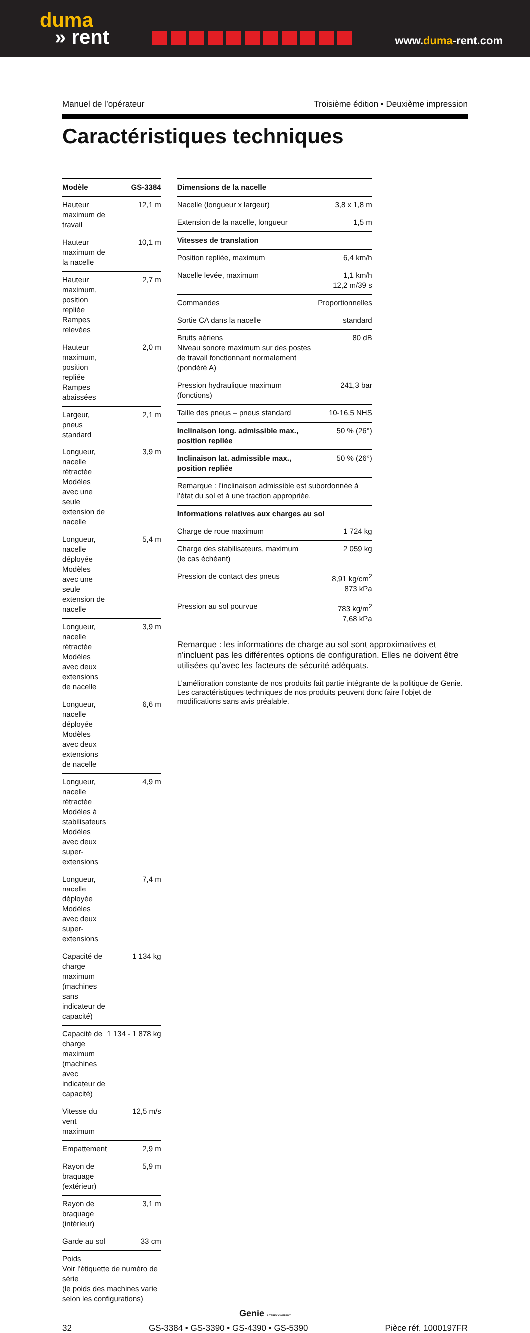duma
» rent
www.duma-rent.com
Manuel de l’opérateur Troisième édition • Deuxième impression
Caractéristiques techniques
| Modèle | GS-3384 |
| --- | --- |
| Hauteur maximum de travail | 12,1 m |
| Hauteur maximum de la nacelle | 10,1 m |
| Hauteur maximum, position repliée Rampes relevées | 2,7 m |
| Hauteur maximum, position repliée Rampes abaissées | 2,0 m |
| Largeur, pneus standard | 2,1 m |
| Longueur, nacelle rétractée Modèles avec une seule extension de nacelle | 3,9 m |
| Longueur, nacelle déployée Modèles avec une seule extension de nacelle | 5,4 m |
| Longueur, nacelle rétractée Modèles avec deux extensions de nacelle | 3,9 m |
| Longueur, nacelle déployée Modèles avec deux extensions de nacelle | 6,6 m |
| Longueur, nacelle rétractée Modèles à stabilisateurs Modèles avec deux super-extensions | 4,9 m |
| Longueur, nacelle déployée Modèles avec deux super-extensions | 7,4 m |
| Capacité de charge maximum (machines sans indicateur de capacité) | 1 134 kg |
| Capacité de charge maximum (machines avec indicateur de capacité) | 1 134 - 1 878 kg |
| Vitesse du vent maximum | 12,5 m/s |
| Empattement | 2,9 m |
| Rayon de braquage (extérieur) | 5,9 m |
| Rayon de braquage (intérieur) | 3,1 m |
| Garde au sol | 33 cm |
| Poids Voir l’étiquette de numéro de série (le poids des machines varie selon les configurations) | |
| Dimensions de la nacelle | |
| --- | --- |
| Nacelle (longueur x largeur) | 3,8 x 1,8 m |
| Extension de la nacelle, longueur | 1,5 m |
| Vitesses de translation | |
| Position repliée, maximum | 6,4 km/h |
| Nacelle levée, maximum | 1,1 km/h 12,2 m/39 s |
| Commandes | Proportionnelles |
| Sortie CA dans la nacelle | standard |
| Bruits aériens Niveau sonore maximum sur des postes de travail fonctionnant normalement (pondéré A) | 80 dB |
| Pression hydraulique maximum (fonctions) | 241,3 bar |
| Taille des pneus – pneus standard | 10-16,5 NHS |
| Inclinaison long. admissible max., position repliée | 50 % (26°) |
| Inclinaison lat. admissible max., position repliée | 50 % (26°) |
| Remarque : l’inclinaison admissible est subordonnée à l’état du sol et à une traction appropriée. | |
| Informations relatives aux charges au sol | |
| Charge de roue maximum | 1 724 kg |
| Charge des stabilisateurs, maximum (le cas échéant) | 2 059 kg |
| Pression de contact des pneus | 8,91 kg/cm<sup>2</sup> 873 kPa |
| Pression au sol pourvue | 783 kg/m<sup>2</sup> 7,68 kPa |
Remarque : les informations de charge au sol sont approximatives et n’incluent pas les différentes options de configuration. Elles ne doivent être utilisées qu’avec les facteurs de sécurité adéquats.
L’amélioration constante de nos produits fait partie intégrante de la politique de Genie. Les caractéristiques techniques de nos produits peuvent donc faire l’objet de modifications sans avis préalable.
Genie A TEREX COMPANY
32 GS-3384 • GS-3390 • GS-4390 • GS-5390 Pièce réf. 1000197FR